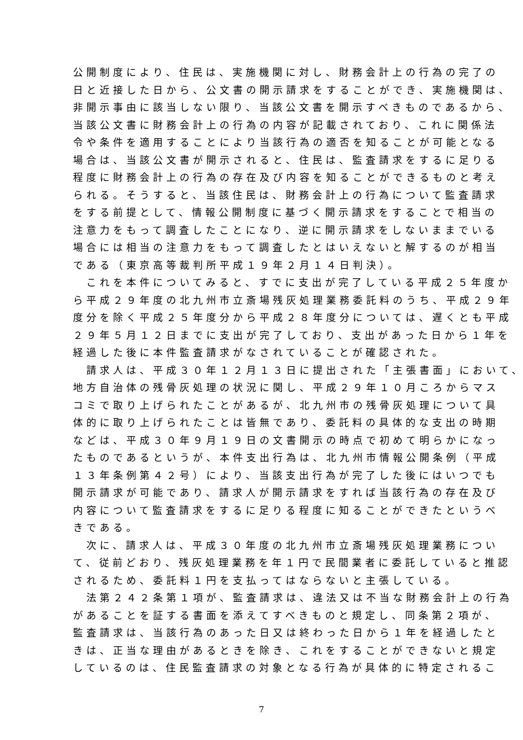公開制度により、住民は、実施機関に対し、財務会計上の行為の完了の
日と近接した日から、公文書の開示請求をすることができ、実施機関は、
非開示事由に該当しない限り、当該公文書を開示すべきものであるから、
当該公文書に財務会計上の行為の内容が記載されており、これに関係法
令や条件を適用することにより当該行為の適否を知ることが可能となる
場合は、当該公文書が開示されると、住民は、監査請求をするに足りる
程度に財務会計上の行為の存在及び内容を知ることができるものと考え
られる。そうすると、当該住民は、財務会計上の行為について監査請求
をする前提として、情報公開制度に基づく開示請求をすることで相当の
注意力をもって調査したことになり、逆に開示請求をしないままでいる
場合には相当の注意力をもって調査したとはいえないと解するのが相当
である（東京高等裁判所平成１９年２月１４日判決）。
　これを本件についてみると、すでに支出が完了している平成２５年度か
ら平成２９年度の北九州市立斎場残灰処理業務委託料のうち、平成２９年
度分を除く平成２５年度分から平成２８年度分については、遅くとも平成
２９年５月１２日までに支出が完了しており、支出があった日から１年を
経過した後に本件監査請求がなされていることが確認された。
　請求人は、平成３０年１２月１３日に提出された「主張書面」において、
地方自治体の残骨灰処理の状況に関し、平成２９年１０月ころからマス
コミで取り上げられたことがあるが、北九州市の残骨灰処理について具
体的に取り上げられたことは皆無であり、委託料の具体的な支出の時期
などは、平成３０年９月１９日の文書開示の時点で初めて明らかになっ
たものであるというが、本件支出行為は、北九州市情報公開条例（平成
１３年条例第４２号）により、当該支出行為が完了した後にはいつでも
開示請求が可能であり、請求人が開示請求をすれば当該行為の存在及び
内容について監査請求をするに足りる程度に知ることができたというべ
きである。
　次に、請求人は、平成３０年度の北九州市立斎場残灰処理業務につい
て、従前どおり、残灰処理業務を年１円で民間業者に委託していると推認
されるため、委託料１円を支払ってはならないと主張している。
　法第２４２条第１項が、監査請求は、違法又は不当な財務会計上の行為
があることを証する書面を添えてすべきものと規定し、同条第２項が、
監査請求は、当該行為のあった日又は終わった日から１年を経過したと
きは、正当な理由があるときを除き、これをすることができないと規定
しているのは、住民監査請求の対象となる行為が具体的に特定されるこ
7